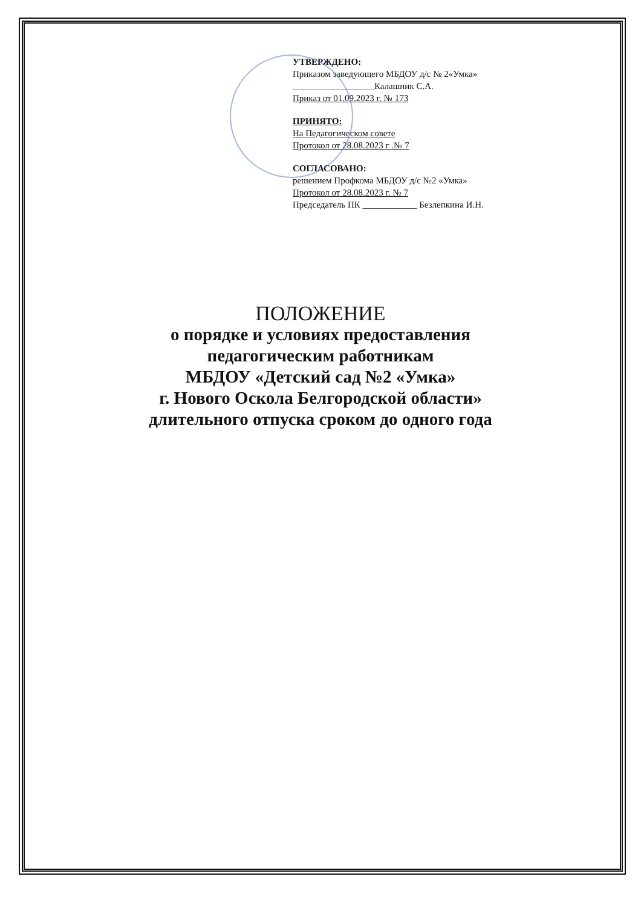УТВЕРЖДЕНО:
Приказом заведующего МБДОУ д/с № 2«Умка»
__________________Калашник С.А.
Приказ от 01.09.2023 г. № 173
ПРИНЯТО:
На Педагогическом совете
Протокол от 28.08.2023 г .№ 7
СОГЛАСОВАНО:
решением Профкома МБДОУ д/с №2 «Умка»
Протокол от 28.08.2023 г. № 7
Председатель ПК ____________ Безлепкина И.Н.
ПОЛОЖЕНИЕ
о порядке и условиях предоставления
педагогическим работникам
МБДОУ «Детский сад №2 «Умка»
г. Нового Оскола Белгородской области»
длительного отпуска сроком до одного года